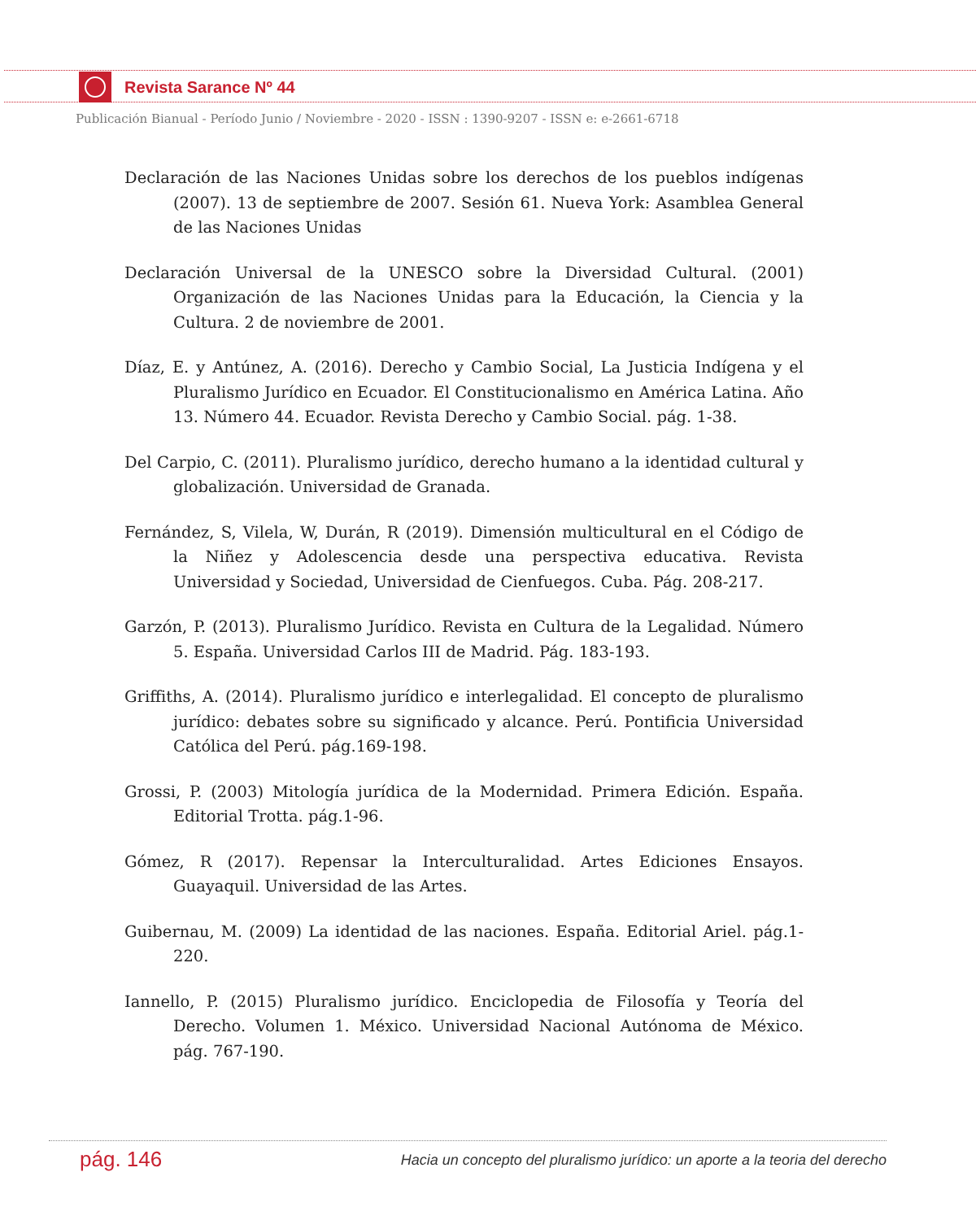Revista Sarance Nº 44
Publicación Bianual - Período Junio / Noviembre - 2020 - ISSN : 1390-9207 - ISSN e: e-2661-6718
Declaración de las Naciones Unidas sobre los derechos de los pueblos indígenas (2007). 13 de septiembre de 2007. Sesión 61. Nueva York: Asamblea General de las Naciones Unidas
Declaración Universal de la UNESCO sobre la Diversidad Cultural. (2001) Organización de las Naciones Unidas para la Educación, la Ciencia y la Cultura. 2 de noviembre de 2001.
Díaz, E. y Antúnez, A. (2016). Derecho y Cambio Social, La Justicia Indígena y el Pluralismo Jurídico en Ecuador. El Constitucionalismo en América Latina. Año 13. Número 44. Ecuador. Revista Derecho y Cambio Social. pág. 1-38.
Del Carpio, C. (2011). Pluralismo jurídico, derecho humano a la identidad cultural y globalización. Universidad de Granada.
Fernández, S, Vilela, W, Durán, R (2019). Dimensión multicultural en el Código de la Niñez y Adolescencia desde una perspectiva educativa. Revista Universidad y Sociedad, Universidad de Cienfuegos. Cuba. Pág. 208-217.
Garzón, P. (2013). Pluralismo Jurídico. Revista en Cultura de la Legalidad. Número 5. España. Universidad Carlos III de Madrid. Pág. 183-193.
Griffiths, A. (2014). Pluralismo jurídico e interlegalidad. El concepto de pluralismo jurídico: debates sobre su significado y alcance. Perú. Pontificia Universidad Católica del Perú. pág.169-198.
Grossi, P. (2003) Mitología jurídica de la Modernidad. Primera Edición. España. Editorial Trotta. pág.1-96.
Gómez, R (2017). Repensar la Interculturalidad. Artes Ediciones Ensayos. Guayaquil. Universidad de las Artes.
Guibernau, M. (2009) La identidad de las naciones. España. Editorial Ariel. pág.1-220.
Iannello, P. (2015) Pluralismo jurídico. Enciclopedia de Filosofía y Teoría del Derecho. Volumen 1. México. Universidad Nacional Autónoma de México. pág. 767-190.
pág. 146
Hacia un concepto del pluralismo jurídico: un aporte a la teoria del derecho